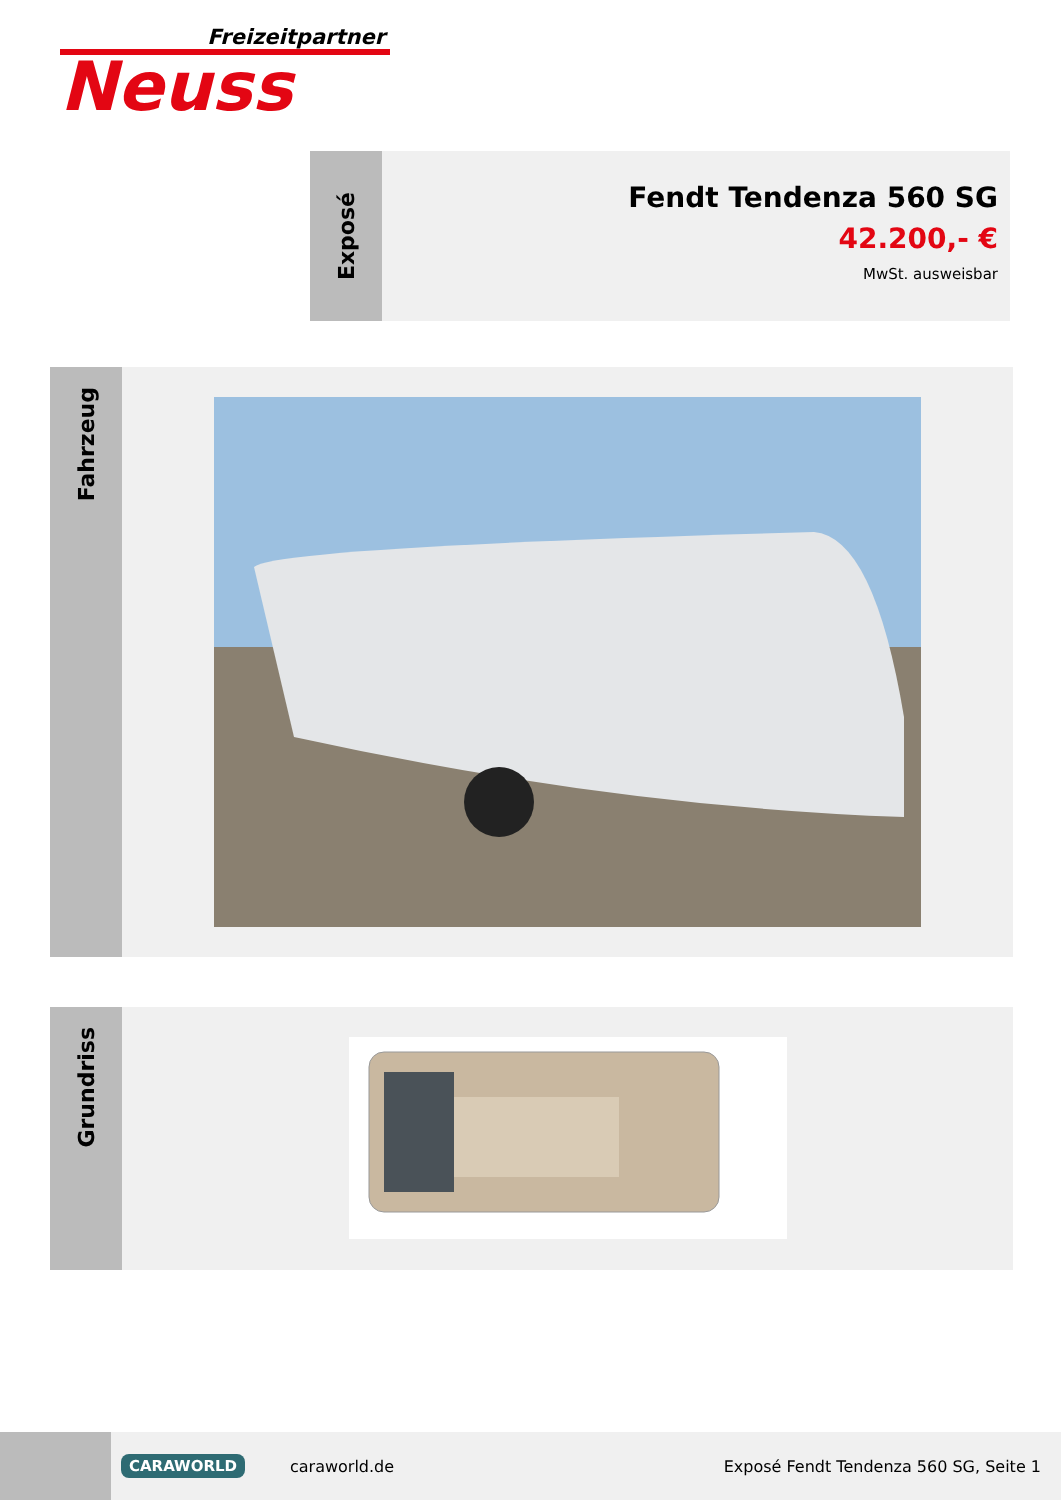Freizeitpartner
Neuss
Exposé
Fendt Tendenza 560 SG
42.200,- €
MwSt. ausweisbar
Fahrzeug
Grundriss
CARAWORLD
caraworld.de
Exposé Fendt Tendenza 560 SG, Seite 1